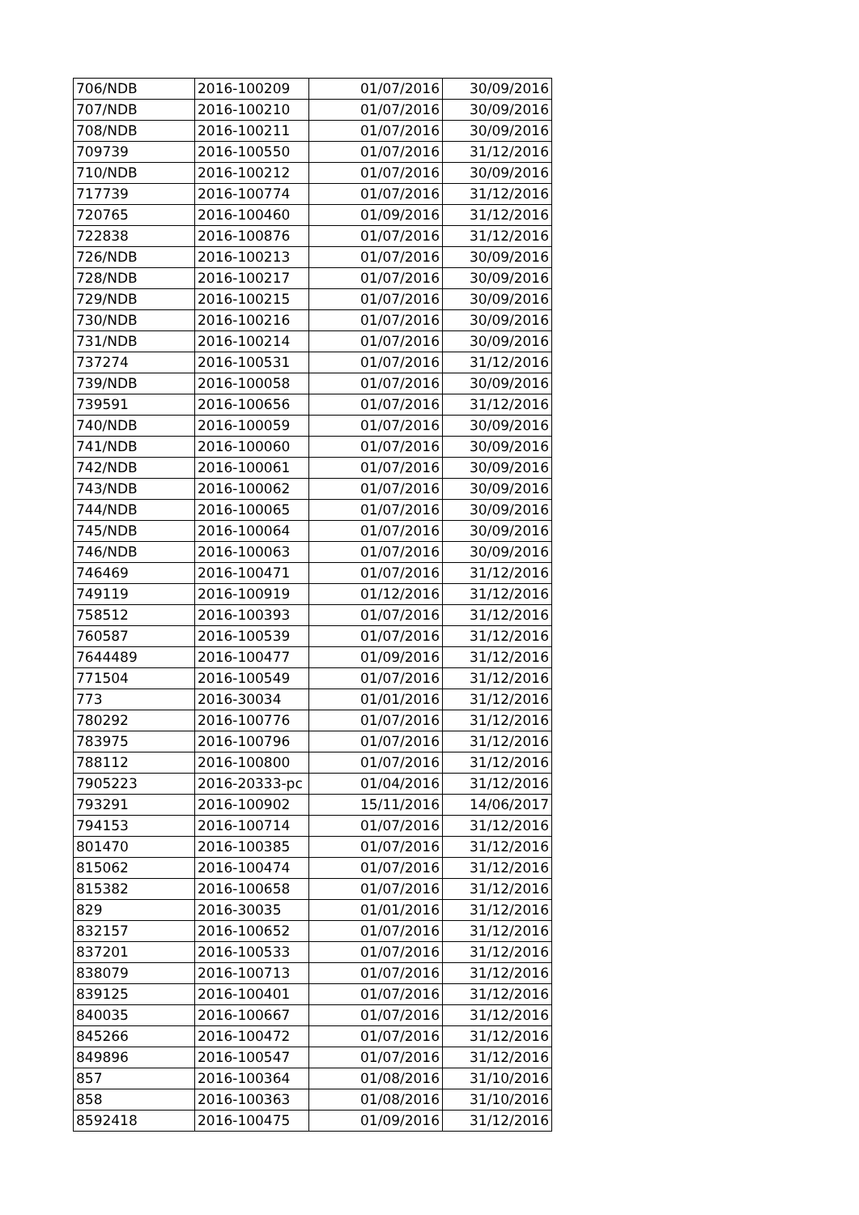| 706/NDB | 2016-100209 | 01/07/2016 | 30/09/2016 |
| 707/NDB | 2016-100210 | 01/07/2016 | 30/09/2016 |
| 708/NDB | 2016-100211 | 01/07/2016 | 30/09/2016 |
| 709739 | 2016-100550 | 01/07/2016 | 31/12/2016 |
| 710/NDB | 2016-100212 | 01/07/2016 | 30/09/2016 |
| 717739 | 2016-100774 | 01/07/2016 | 31/12/2016 |
| 720765 | 2016-100460 | 01/09/2016 | 31/12/2016 |
| 722838 | 2016-100876 | 01/07/2016 | 31/12/2016 |
| 726/NDB | 2016-100213 | 01/07/2016 | 30/09/2016 |
| 728/NDB | 2016-100217 | 01/07/2016 | 30/09/2016 |
| 729/NDB | 2016-100215 | 01/07/2016 | 30/09/2016 |
| 730/NDB | 2016-100216 | 01/07/2016 | 30/09/2016 |
| 731/NDB | 2016-100214 | 01/07/2016 | 30/09/2016 |
| 737274 | 2016-100531 | 01/07/2016 | 31/12/2016 |
| 739/NDB | 2016-100058 | 01/07/2016 | 30/09/2016 |
| 739591 | 2016-100656 | 01/07/2016 | 31/12/2016 |
| 740/NDB | 2016-100059 | 01/07/2016 | 30/09/2016 |
| 741/NDB | 2016-100060 | 01/07/2016 | 30/09/2016 |
| 742/NDB | 2016-100061 | 01/07/2016 | 30/09/2016 |
| 743/NDB | 2016-100062 | 01/07/2016 | 30/09/2016 |
| 744/NDB | 2016-100065 | 01/07/2016 | 30/09/2016 |
| 745/NDB | 2016-100064 | 01/07/2016 | 30/09/2016 |
| 746/NDB | 2016-100063 | 01/07/2016 | 30/09/2016 |
| 746469 | 2016-100471 | 01/07/2016 | 31/12/2016 |
| 749119 | 2016-100919 | 01/12/2016 | 31/12/2016 |
| 758512 | 2016-100393 | 01/07/2016 | 31/12/2016 |
| 760587 | 2016-100539 | 01/07/2016 | 31/12/2016 |
| 7644489 | 2016-100477 | 01/09/2016 | 31/12/2016 |
| 771504 | 2016-100549 | 01/07/2016 | 31/12/2016 |
| 773 | 2016-30034 | 01/01/2016 | 31/12/2016 |
| 780292 | 2016-100776 | 01/07/2016 | 31/12/2016 |
| 783975 | 2016-100796 | 01/07/2016 | 31/12/2016 |
| 788112 | 2016-100800 | 01/07/2016 | 31/12/2016 |
| 7905223 | 2016-20333-pc | 01/04/2016 | 31/12/2016 |
| 793291 | 2016-100902 | 15/11/2016 | 14/06/2017 |
| 794153 | 2016-100714 | 01/07/2016 | 31/12/2016 |
| 801470 | 2016-100385 | 01/07/2016 | 31/12/2016 |
| 815062 | 2016-100474 | 01/07/2016 | 31/12/2016 |
| 815382 | 2016-100658 | 01/07/2016 | 31/12/2016 |
| 829 | 2016-30035 | 01/01/2016 | 31/12/2016 |
| 832157 | 2016-100652 | 01/07/2016 | 31/12/2016 |
| 837201 | 2016-100533 | 01/07/2016 | 31/12/2016 |
| 838079 | 2016-100713 | 01/07/2016 | 31/12/2016 |
| 839125 | 2016-100401 | 01/07/2016 | 31/12/2016 |
| 840035 | 2016-100667 | 01/07/2016 | 31/12/2016 |
| 845266 | 2016-100472 | 01/07/2016 | 31/12/2016 |
| 849896 | 2016-100547 | 01/07/2016 | 31/12/2016 |
| 857 | 2016-100364 | 01/08/2016 | 31/10/2016 |
| 858 | 2016-100363 | 01/08/2016 | 31/10/2016 |
| 8592418 | 2016-100475 | 01/09/2016 | 31/12/2016 |